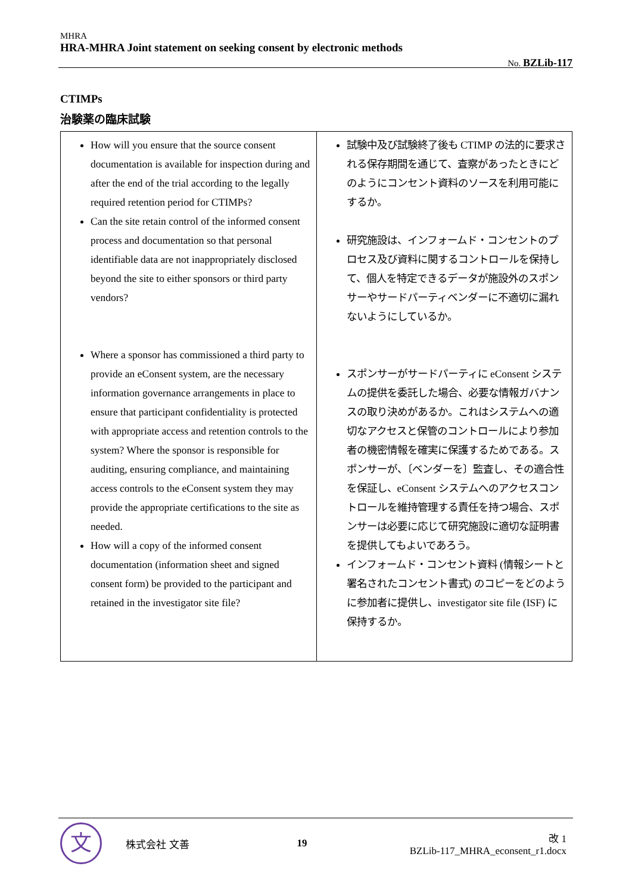MHRA
HRA-MHRA Joint statement on seeking consent by electronic methods
No. BZLib-117
CTIMPs
治験薬の臨床試験
| How will you ensure that the source consent documentation is available for inspection during and after the end of the trial according to the legally required retention period for CTIMPs? Can the site retain control of the informed consent process and documentation so that personal identifiable data are not inappropriately disclosed beyond the site to either sponsors or third party vendors? Where a sponsor has commissioned a third party to provide an eConsent system, are the necessary information governance arrangements in place to ensure that participant confidentiality is protected with appropriate access and retention controls to the system? Where the sponsor is responsible for auditing, ensuring compliance, and maintaining access controls to the eConsent system they may provide the appropriate certifications to the site as needed. How will a copy of the informed consent documentation (information sheet and signed consent form) be provided to the participant and retained in the investigator site file? | 試験中及び試験終了後も CTIMP の法的に要求される保存期間を通じて、査察があったときにどのようにコンセント資料のソースを利用可能にするか。 研究施設は、インフォームド・コンセントのプロセス及び資料に関するコントロールを保持して、個人を特定できるデータが施設外のスポンサーやサードパーティベンダーに不適切に漏れないようにしているか。 スポンサーがサードパーティに eConsent システムの提供を委託した場合、必要な情報ガバナンスの取り決めがあるか。これはシステムへの適切なアクセスと保管のコントロールにより参加者の機密情報を確実に保護するためである。スポンサーが、〔ベンダーを〕監査し、その適合性を保証し、eConsent システムへのアクセスコントロールを維持管理する責任を持つ場合、スポンサーは必要に応じて研究施設に適切な証明書を提供してもよいであろう。 インフォームド・コンセント資料 (情報シートと署名されたコンセント書式) のコピーをどのように参加者に提供し、investigator site file (ISF) に保持するか。 |
文
株式会社 文善 19
改 1
BZLib-117_MHRA_econsent_r1.docx